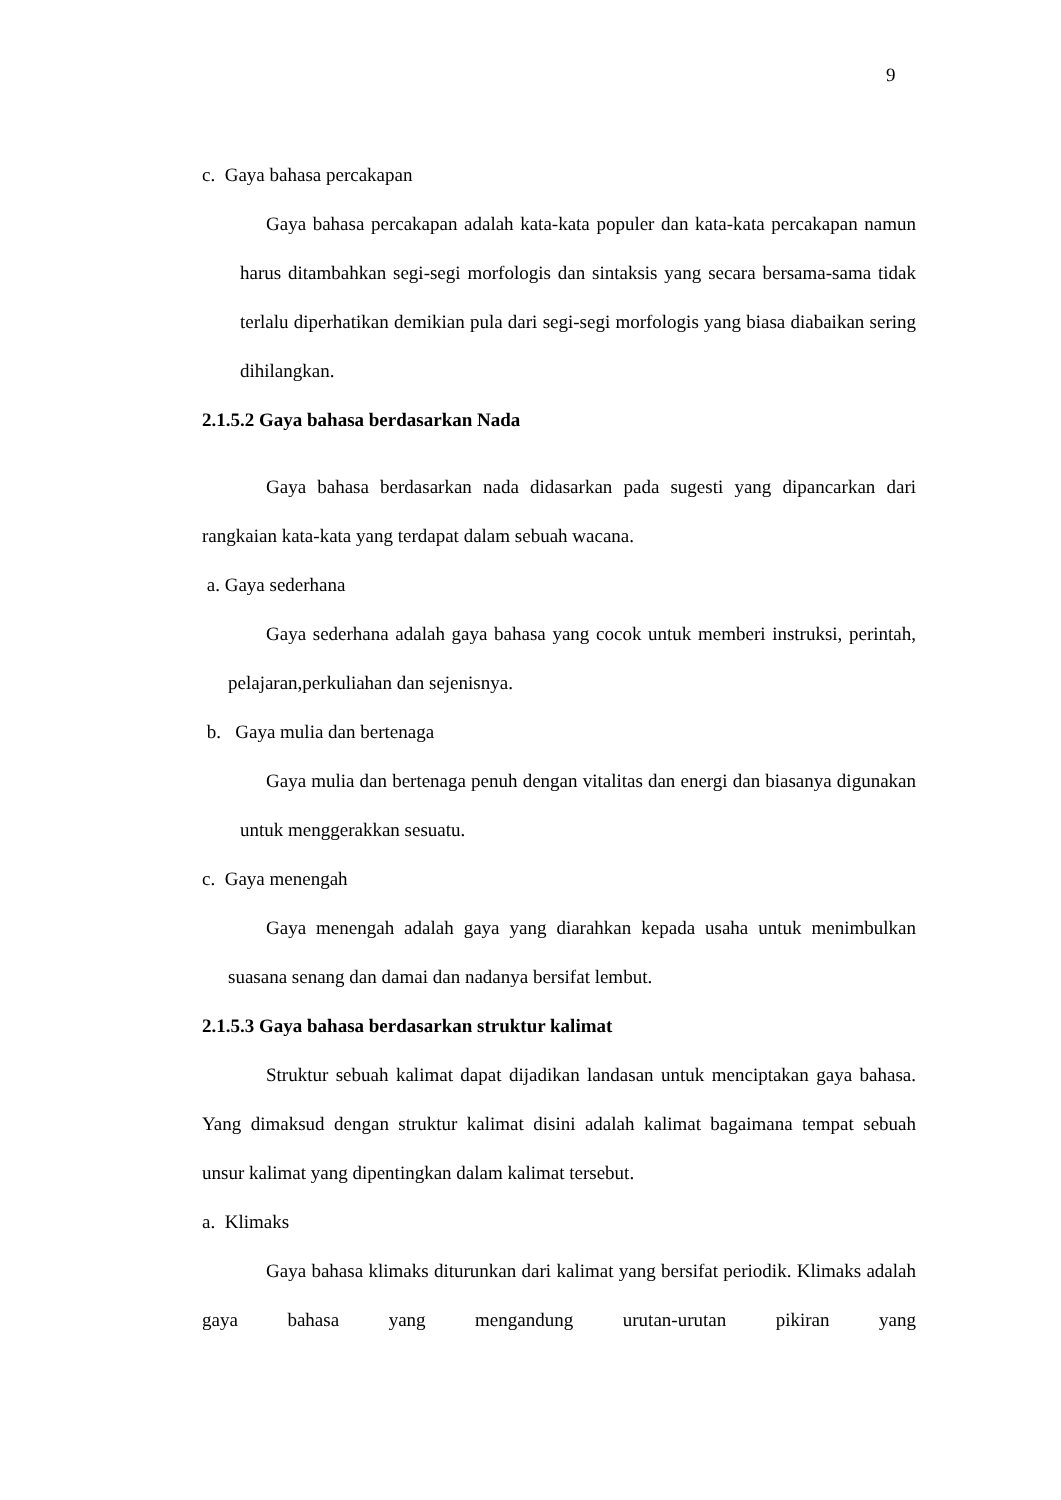9
c. Gaya bahasa percakapan
Gaya bahasa percakapan adalah kata-kata populer dan kata-kata percakapan namun harus ditambahkan segi-segi morfologis dan sintaksis yang secara bersama-sama tidak terlalu diperhatikan demikian pula dari segi-segi morfologis yang biasa diabaikan sering dihilangkan.
2.1.5.2 Gaya bahasa berdasarkan Nada
Gaya bahasa berdasarkan nada didasarkan pada sugesti yang dipancarkan dari rangkaian kata-kata yang terdapat dalam sebuah wacana.
a. Gaya sederhana
Gaya sederhana adalah gaya bahasa yang cocok untuk memberi instruksi, perintah, pelajaran,perkuliahan dan sejenisnya.
b. Gaya mulia dan bertenaga
Gaya mulia dan bertenaga penuh dengan vitalitas dan energi dan biasanya digunakan untuk menggerakkan sesuatu.
c. Gaya menengah
Gaya menengah adalah gaya yang diarahkan kepada usaha untuk menimbulkan suasana senang dan damai dan nadanya bersifat lembut.
2.1.5.3 Gaya bahasa berdasarkan struktur kalimat
Struktur sebuah kalimat dapat dijadikan landasan untuk menciptakan gaya bahasa. Yang dimaksud dengan struktur kalimat disini adalah kalimat bagaimana tempat sebuah unsur kalimat yang dipentingkan dalam kalimat tersebut.
a. Klimaks
Gaya bahasa klimaks diturunkan dari kalimat yang bersifat periodik. Klimaks adalah gaya bahasa yang mengandung urutan-urutan pikiran yang